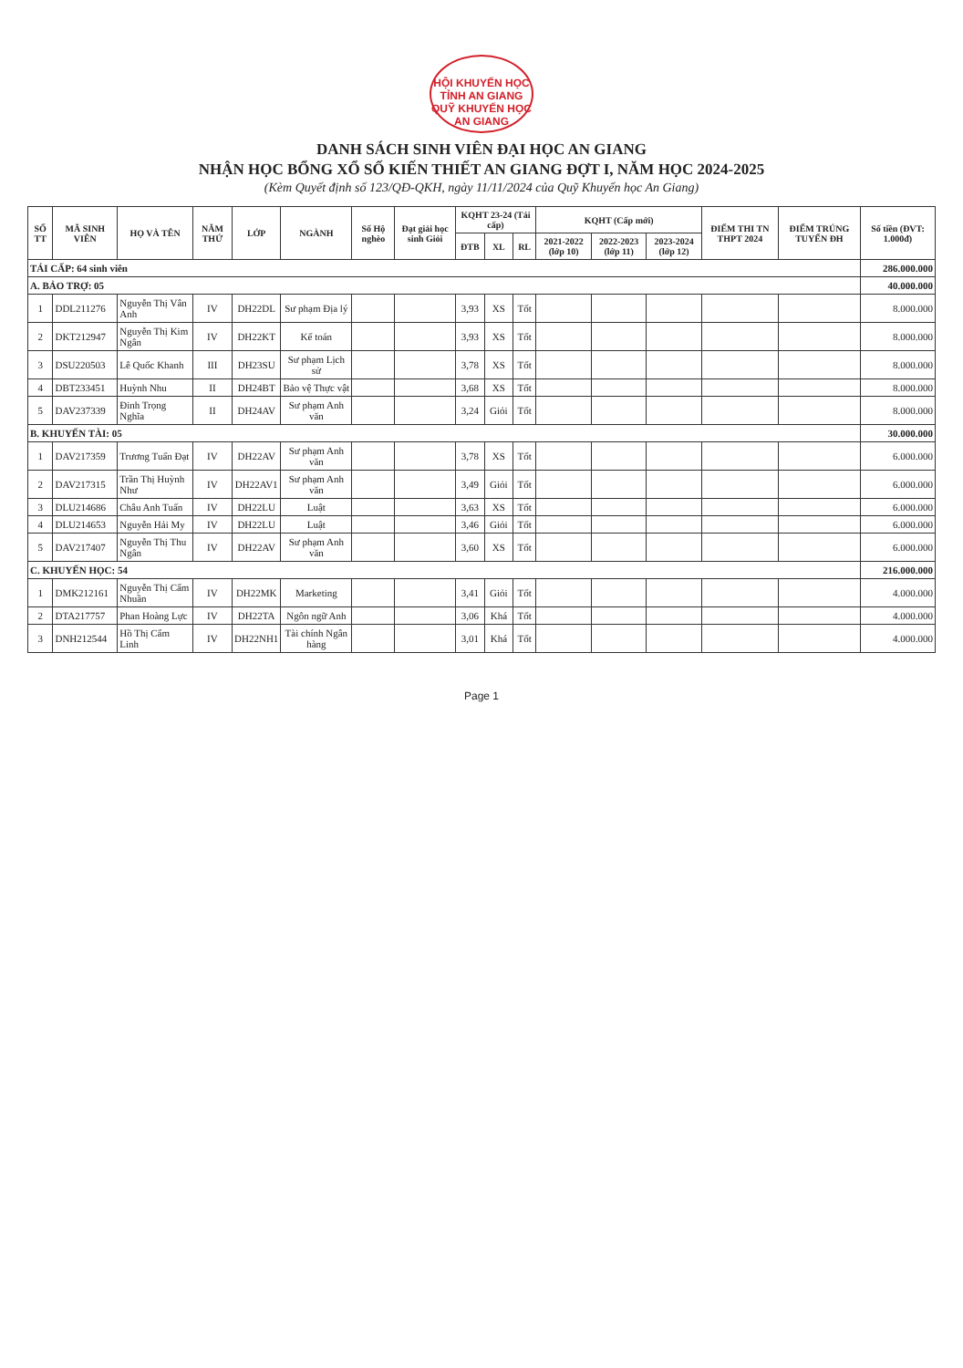HỘI KHUYẾN HỌC TỈNH AN GIANG
QUỸ KHUYẾN HỌC AN GIANG
DANH SÁCH SINH VIÊN ĐẠI HỌC AN GIANG
NHẬN HỌC BỔNG XỔ SỐ KIẾN THIẾT AN GIANG ĐỢT I, NĂM HỌC 2024-2025
(Kèm Quyết định số 123/QĐ-QKH, ngày 11/11/2024 của Quỹ Khuyến học An Giang)
| SỐ TT | MÃ SINH VIÊN | HỌ VÀ TÊN | NĂM THỨ | LỚP | NGÀNH | Sổ Hộ nghèo | Đạt giải học sinh Giỏi | KQHT 23-24 (Tái cấp) | | | KQHT (Cấp mới) | | | ĐIỂM THI TN THPT 2024 | ĐIỂM TRÚNG TUYỂN ĐH | Số tiền (ĐVT: 1.000đ) |
| --- | --- | --- | --- | --- | --- | --- | --- | --- | --- | --- | --- | --- | --- | --- | --- | --- |
| | | | | | | | | ĐTB | XL | RL | 2021-2022 (lớp 10) | 2022-2023 (lớp 11) | 2023-2024 (lớp 12) | | | |
| TÁI CẤP: 64 sinh viên | | | | | | | | | | | | | | | | 286.000.000 |
| A. BẢO TRỢ: 05 | | | | | | | | | | | | | | | | 40.000.000 |
| 1 | DDL211276 | Nguyễn Thị Vân Anh | IV | DH22DL | Sư phạm Địa lý | | | 3,93 | XS | Tốt | | | | | | 8.000.000 |
| 2 | DKT212947 | Nguyễn Thị Kim Ngân | IV | DH22KT | Kế toán | | | 3,93 | XS | Tốt | | | | | | 8.000.000 |
| 3 | DSU220503 | Lê Quốc Khanh | III | DH23SU | Sư phạm Lịch sử | | | 3,78 | XS | Tốt | | | | | | 8.000.000 |
| 4 | DBT233451 | Huỳnh Nhu | II | DH24BT | Bảo vệ Thực vật | | | 3,68 | XS | Tốt | | | | | | 8.000.000 |
| 5 | DAV237339 | Đinh Trọng Nghĩa | II | DH24AV | Sư phạm Anh văn | | | 3,24 | Giỏi | Tốt | | | | | | 8.000.000 |
| B. KHUYẾN TÀI: 05 | | | | | | | | | | | | | | | | 30.000.000 |
| 1 | DAV217359 | Trương Tuấn Đạt | IV | DH22AV | Sư phạm Anh văn | | | 3,78 | XS | Tốt | | | | | | 6.000.000 |
| 2 | DAV217315 | Trần Thị Huỳnh Như | IV | DH22AV1 | Sư phạm Anh văn | | | 3,49 | Giỏi | Tốt | | | | | | 6.000.000 |
| 3 | DLU214686 | Châu Anh Tuấn | IV | DH22LU | Luật | | | 3,63 | XS | Tốt | | | | | | 6.000.000 |
| 4 | DLU214653 | Nguyễn Hải My | IV | DH22LU | Luật | | | 3,46 | Giỏi | Tốt | | | | | | 6.000.000 |
| 5 | DAV217407 | Nguyễn Thị Thu Ngân | IV | DH22AV | Sư phạm Anh văn | | | 3,60 | XS | Tốt | | | | | | 6.000.000 |
| C. KHUYẾN HỌC: 54 | | | | | | | | | | | | | | | | 216.000.000 |
| 1 | DMK212161 | Nguyễn Thị Cẩm Nhuần | IV | DH22MK | Marketing | | | 3,41 | Giỏi | Tốt | | | | | | 4.000.000 |
| 2 | DTA217757 | Phan Hoàng Lực | IV | DH22TA | Ngôn ngữ Anh | | | 3,06 | Khá | Tốt | | | | | | 4.000.000 |
| 3 | DNH212544 | Hồ Thị Cẩm Linh | IV | DH22NH1 | Tài chính Ngân hàng | | | 3,01 | Khá | Tốt | | | | | | 4.000.000 |
Page 1